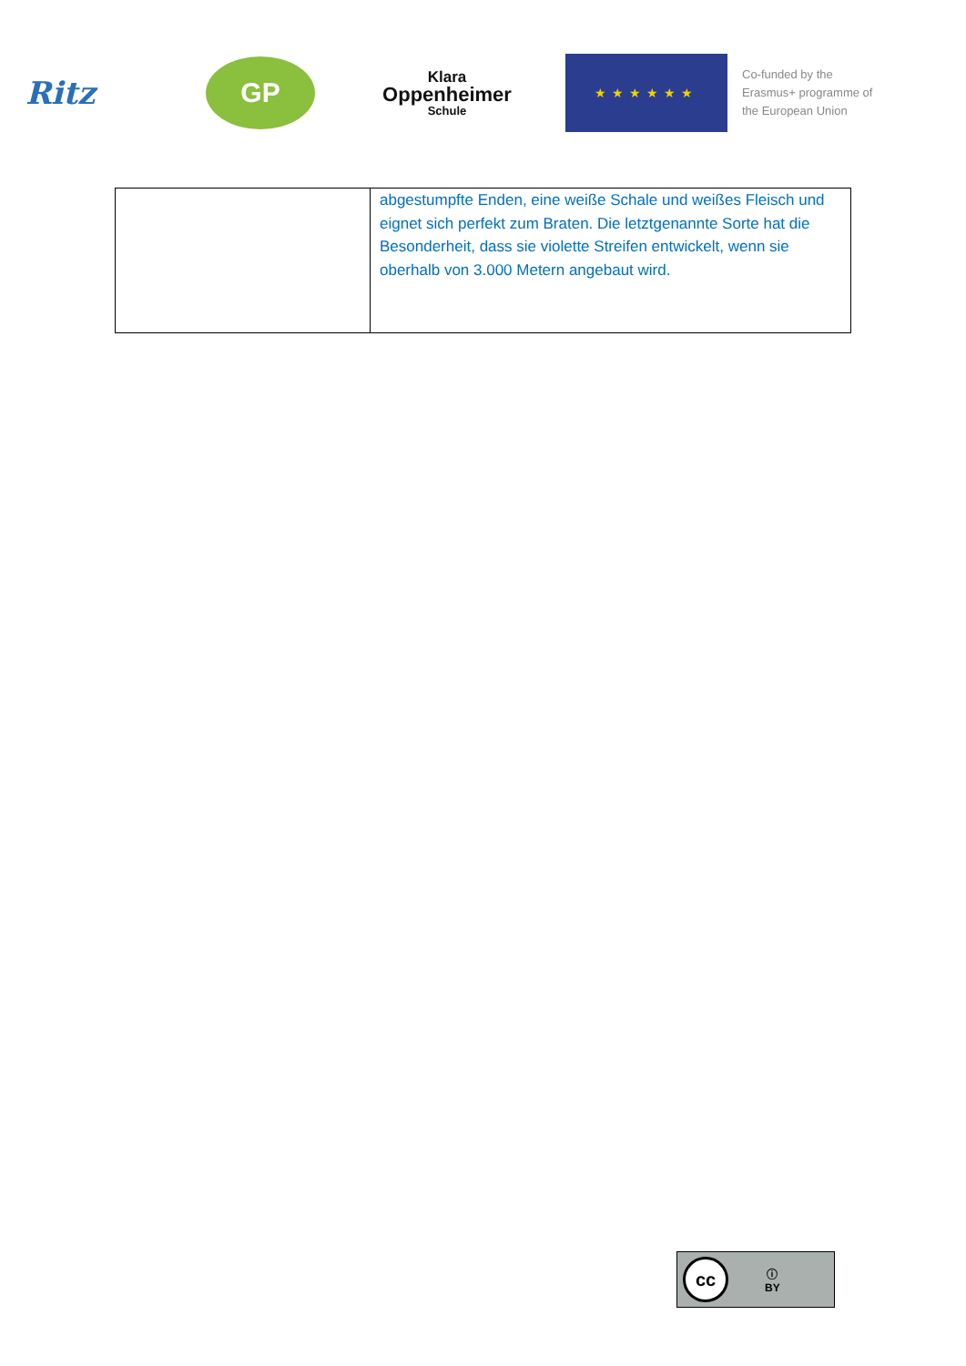Ritz
GP
Klara
Oppenheimer
Schule
★★★★★★
Co-funded by the
Erasmus+ programme of
the European Union
| | abgestumpfte Enden, eine weiße Schale und weißes Fleisch und eignet sich perfekt zum Braten. Die letztgenannte Sorte hat die Besonderheit, dass sie violette Streifen entwickelt, wenn sie oberhalb von 3.000 Metern angebaut wird. |
cc
ⓘ
BY